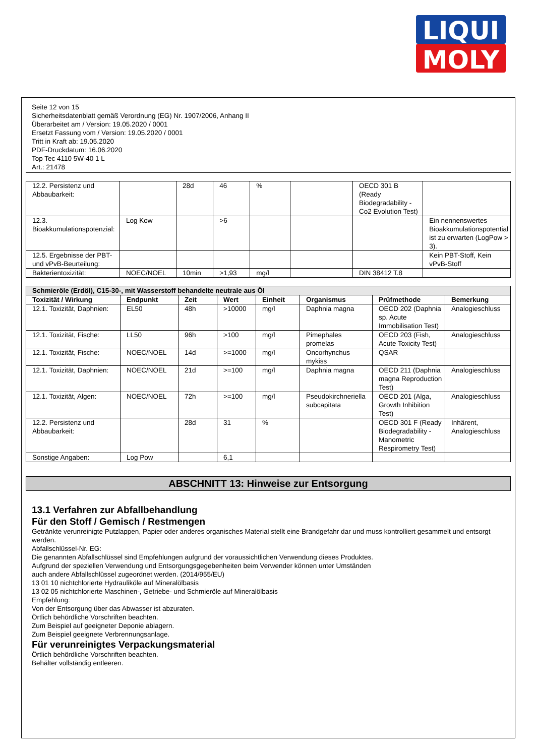LIQUI
MOLY
Seite 12 von 15
Sicherheitsdatenblatt gemäß Verordnung (EG) Nr. 1907/2006, Anhang II
Überarbeitet am / Version: 19.05.2020 / 0001
Ersetzt Fassung vom / Version: 19.05.2020 / 0001
Tritt in Kraft ab: 19.05.2020
PDF-Druckdatum: 16.06.2020
Top Tec 4110 5W-40 1 L
Art.: 21478
| 12.2. Persistenz und Abbaubarkeit: | | 28d | 46 | % | | OECD 301 B (Ready Biodegradability - Co2 Evolution Test) | |
| 12.3. Bioakkumulationspotenzial: | Log Kow | | >6 | | | | Ein nennenswertes Bioakkumulationspotential ist zu erwarten (LogPow > 3). |
| 12.5. Ergebnisse der PBT- und vPvB-Beurteilung: | | | | | | | Kein PBT-Stoff, Kein vPvB-Stoff |
| Bakterientoxizität: | NOEC/NOEL | 10min | >1,93 | mg/l | | DIN 38412 T.8 | |
| Schmieröle (Erdöl), C15-30-, mit Wasserstoff behandelte neutrale aus Öl | | | | | | | |
| Toxizität / Wirkung | Endpunkt | Zeit | Wert | Einheit | Organismus | Prüfmethode | Bemerkung |
| 12.1. Toxizität, Daphnien: | EL50 | 48h | >10000 | mg/l | Daphnia magna | OECD 202 (Daphnia sp. Acute Immobilisation Test) | Analogieschluss |
| 12.1. Toxizität, Fische: | LL50 | 96h | >100 | mg/l | Pimephales promelas | OECD 203 (Fish, Acute Toxicity Test) | Analogieschluss |
| 12.1. Toxizität, Fische: | NOEC/NOEL | 14d | >=1000 | mg/l | Oncorhynchus mykiss | QSAR | |
| 12.1. Toxizität, Daphnien: | NOEC/NOEL | 21d | >=100 | mg/l | Daphnia magna | OECD 211 (Daphnia magna Reproduction Test) | Analogieschluss |
| 12.1. Toxizität, Algen: | NOEC/NOEL | 72h | >=100 | mg/l | Pseudokirchneriella subcapitata | OECD 201 (Alga, Growth Inhibition Test) | Analogieschluss |
| 12.2. Persistenz und Abbaubarkeit: | | 28d | 31 | % | | OECD 301 F (Ready Biodegradability - Manometric Respirometry Test) | Inhärent, Analogieschluss |
| Sonstige Angaben: | Log Pow | | 6,1 | | | | |
ABSCHNITT 13: Hinweise zur Entsorgung
13.1 Verfahren zur Abfallbehandlung
Für den Stoff / Gemisch / Restmengen
Getränkte verunreinigte Putzlappen, Papier oder anderes organisches Material stellt eine Brandgefahr dar und muss kontrolliert gesammelt und entsorgt werden.
Abfallschlüssel-Nr. EG:
Die genannten Abfallschlüssel sind Empfehlungen aufgrund der voraussichtlichen Verwendung dieses Produktes.
Aufgrund der speziellen Verwendung und Entsorgungsgegebenheiten beim Verwender können unter Umständen
auch andere Abfallschlüssel zugeordnet werden. (2014/955/EU)
13 01 10 nichtchlorierte Hydrauliköle auf Mineralölbasis
13 02 05 nichtchlorierte Maschinen-, Getriebe- und Schmieröle auf Mineralölbasis
Empfehlung:
Von der Entsorgung über das Abwasser ist abzuraten.
Örtlich behördliche Vorschriften beachten.
Zum Beispiel auf geeigneter Deponie ablagern.
Zum Beispiel geeignete Verbrennungsanlage.
Für verunreinigtes Verpackungsmaterial
Örtlich behördliche Vorschriften beachten.
Behälter vollständig entleeren.